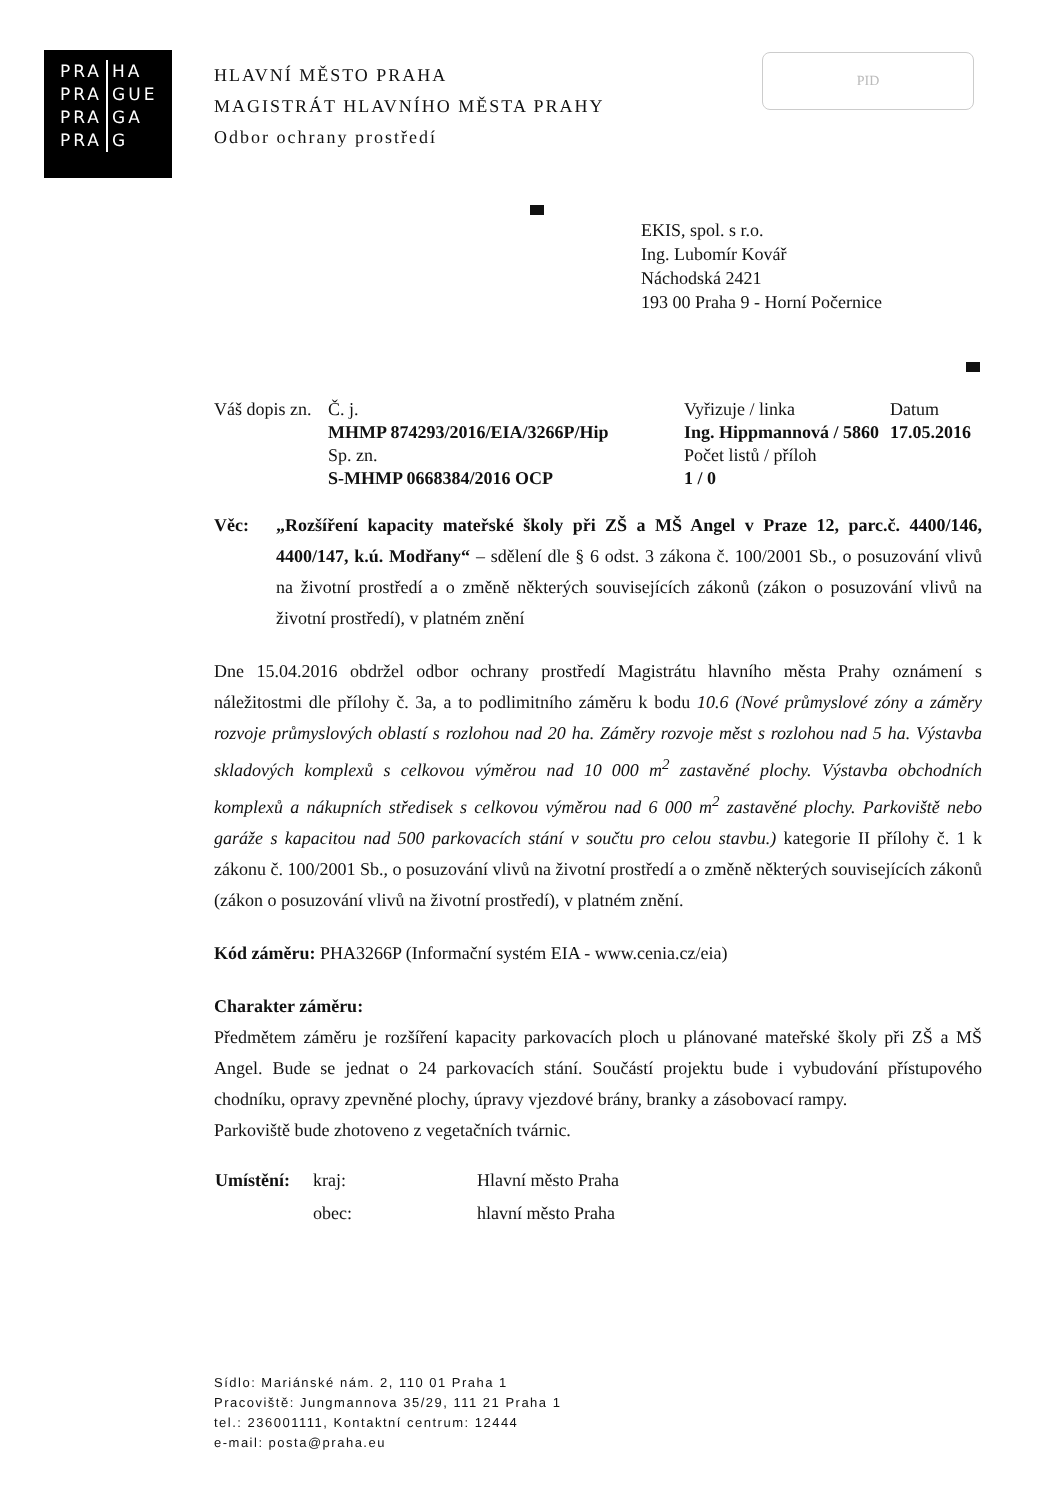| PRA | HA |
| PRA | GUE |
| PRA | GA |
| PRA | G |
HLAVNÍ MĚSTO PRAHA
MAGISTRÁT HLAVNÍHO MĚSTA PRAHY
Odbor ochrany prostředí
PID
EKIS, spol. s r.o.
Ing. Lubomír Kovář
Náchodská 2421
193 00 Praha 9 - Horní Počernice
| Váš dopis zn. | Č. j. MHMP 874293/2016/EIA/3266P/Hip | Vyřizuje / linka Ing. Hippmannová / 5860 | Datum 17.05.2016 |
| | Sp. zn. S-MHMP 0668384/2016 OCP | Počet listů / příloh 1 / 0 | |
Věc: „Rozšíření kapacity mateřské školy při ZŠ a MŠ Angel v Praze 12, parc.č. 4400/146, 4400/147, k.ú. Modřany“ – sdělení dle § 6 odst. 3 zákona č. 100/2001 Sb., o posuzování vlivů na životní prostředí a o změně některých souvisejících zákonů (zákon o posuzování vlivů na životní prostředí), v platném znění
Dne 15.04.2016 obdržel odbor ochrany prostředí Magistrátu hlavního města Prahy oznámení s náležitostmi dle přílohy č. 3a, a to podlimitního záměru k bodu 10.6 (Nové průmyslové zóny a záměry rozvoje průmyslových oblastí s rozlohou nad 20 ha. Záměry rozvoje měst s rozlohou nad 5 ha. Výstavba skladových komplexů s celkovou výměrou nad 10 000 m<sup>2</sup> zastavěné plochy. Výstavba obchodních komplexů a nákupních středisek s celkovou výměrou nad 6 000 m<sup>2</sup> zastavěné plochy. Parkoviště nebo garáže s kapacitou nad 500 parkovacích stání v součtu pro celou stavbu.) kategorie II přílohy č. 1 k zákonu č. 100/2001 Sb., o posuzování vlivů na životní prostředí a o změně některých souvisejících zákonů (zákon o posuzování vlivů na životní prostředí), v platném znění.
Kód záměru: PHA3266P (Informační systém EIA - www.cenia.cz/eia)
Charakter záměru:
Předmětem záměru je rozšíření kapacity parkovacích ploch u plánované mateřské školy při ZŠ a MŠ Angel. Bude se jednat o 24 parkovacích stání. Součástí projektu bude i vybudování přístupového chodníku, opravy zpevněné plochy, úpravy vjezdové brány, branky a zásobovací rampy.
Parkoviště bude zhotoveno z vegetačních tvárnic.
| Umístění: | kraj: | Hlavní město Praha |
| | obec: | hlavní město Praha |
Sídlo: Mariánské nám. 2, 110 01 Praha 1
Pracoviště: Jungmannova 35/29, 111 21 Praha 1
tel.: 236001111, Kontaktní centrum: 12444
e-mail: posta@praha.eu